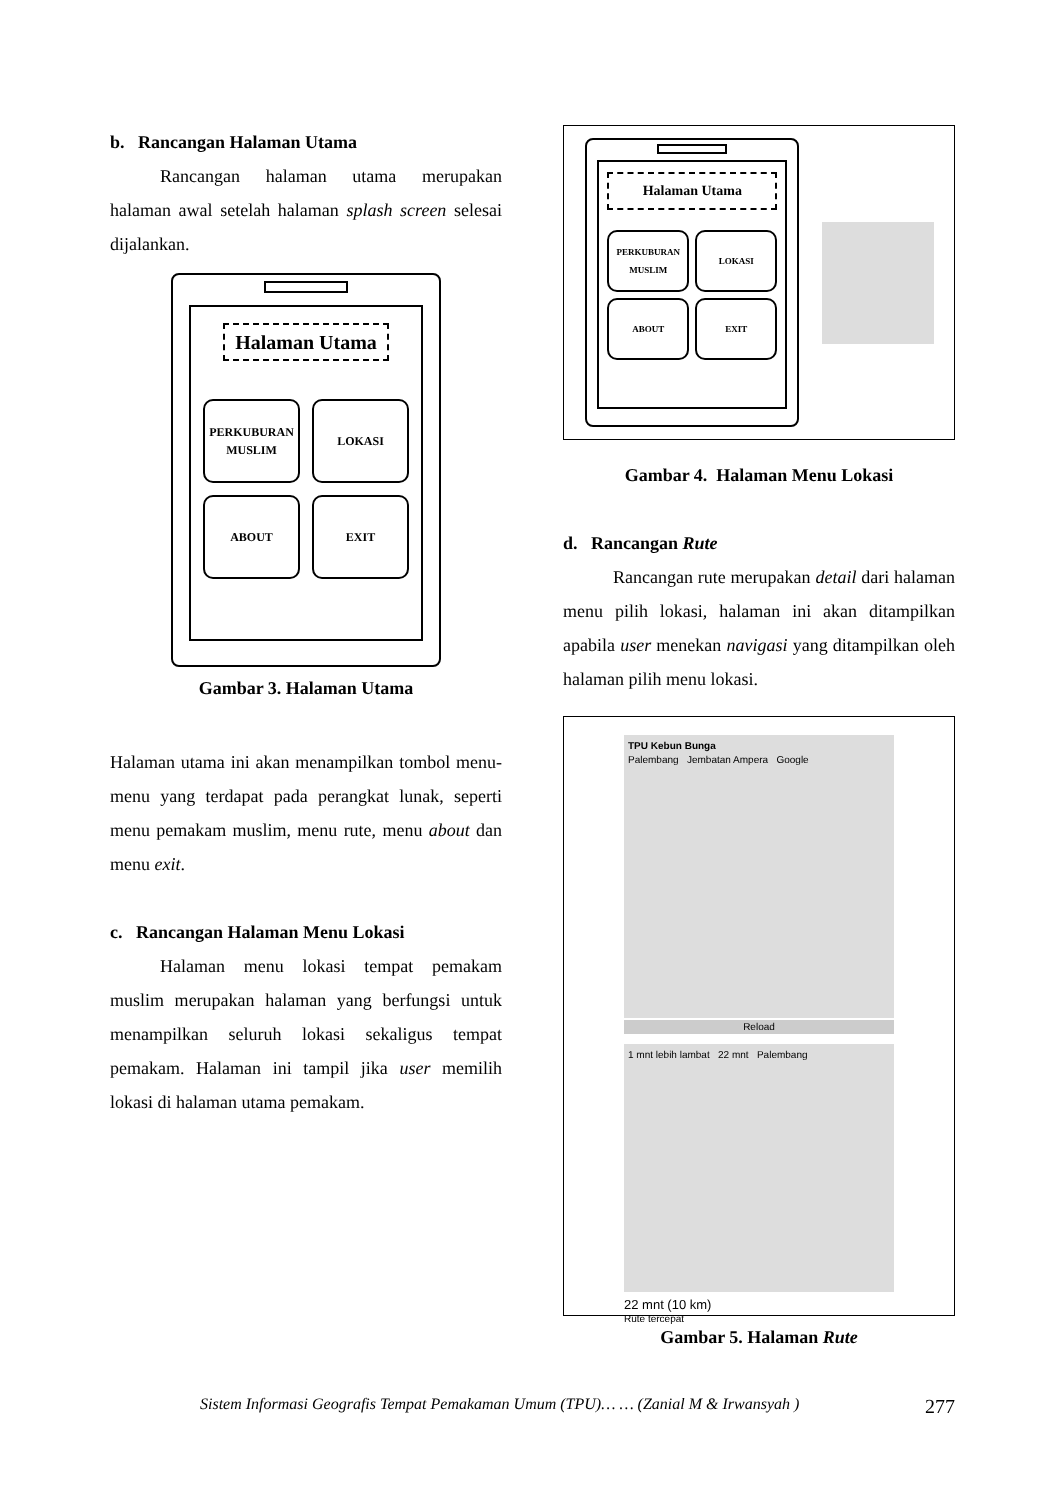b. Rancangan Halaman Utama
Rancangan halaman utama merupakan halaman awal setelah halaman splash screen selesai dijalankan.
Halaman Utama
PERKUBURAN
MUSLIM
LOKASI
ABOUT
EXIT
Gambar 3. Halaman Utama
Halaman utama ini akan menampilkan tombol menu-menu yang terdapat pada perangkat lunak, seperti menu pemakam muslim, menu rute, menu about dan menu exit.
c. Rancangan Halaman Menu Lokasi
Halaman menu lokasi tempat pemakam muslim merupakan halaman yang berfungsi untuk menampilkan seluruh lokasi sekaligus tempat pemakam. Halaman ini tampil jika user memilih lokasi di halaman utama pemakam.
Halaman Utama
PERKUBURAN
MUSLIM
LOKASI
ABOUT
EXIT
Gambar 4. Halaman Menu Lokasi
d. Rancangan Rute
Rancangan rute merupakan detail dari halaman menu pilih lokasi, halaman ini akan ditampilkan apabila user menekan navigasi yang ditampilkan oleh halaman pilih menu lokasi.
TPU Kebun Bunga
Palembang Jembatan Ampera Google
Reload
1 mnt lebih lambat 22 mnt Palembang
22 mnt (10 km)
Rute tercepat
Gambar 5. Halaman Rute
Sistem Informasi Geografis Tempat Pemakaman Umum (TPU)… … (Zanial M & Irwansyah ) 277